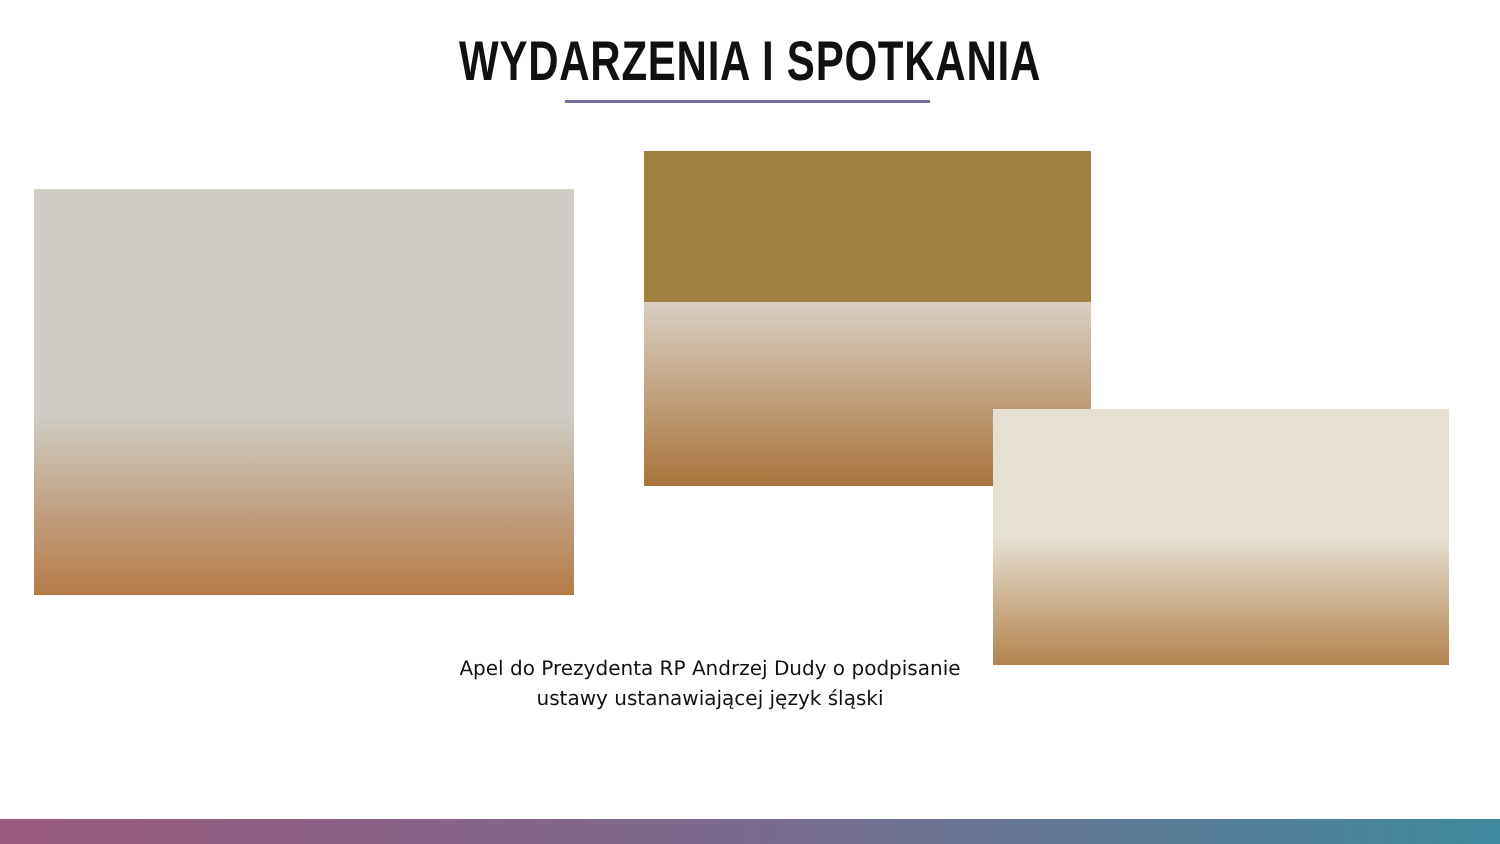WYDARZENIA I SPOTKANIA
Apel do Prezydenta RP Andrzej Dudy o podpisanie
ustawy ustanawiającej język śląski